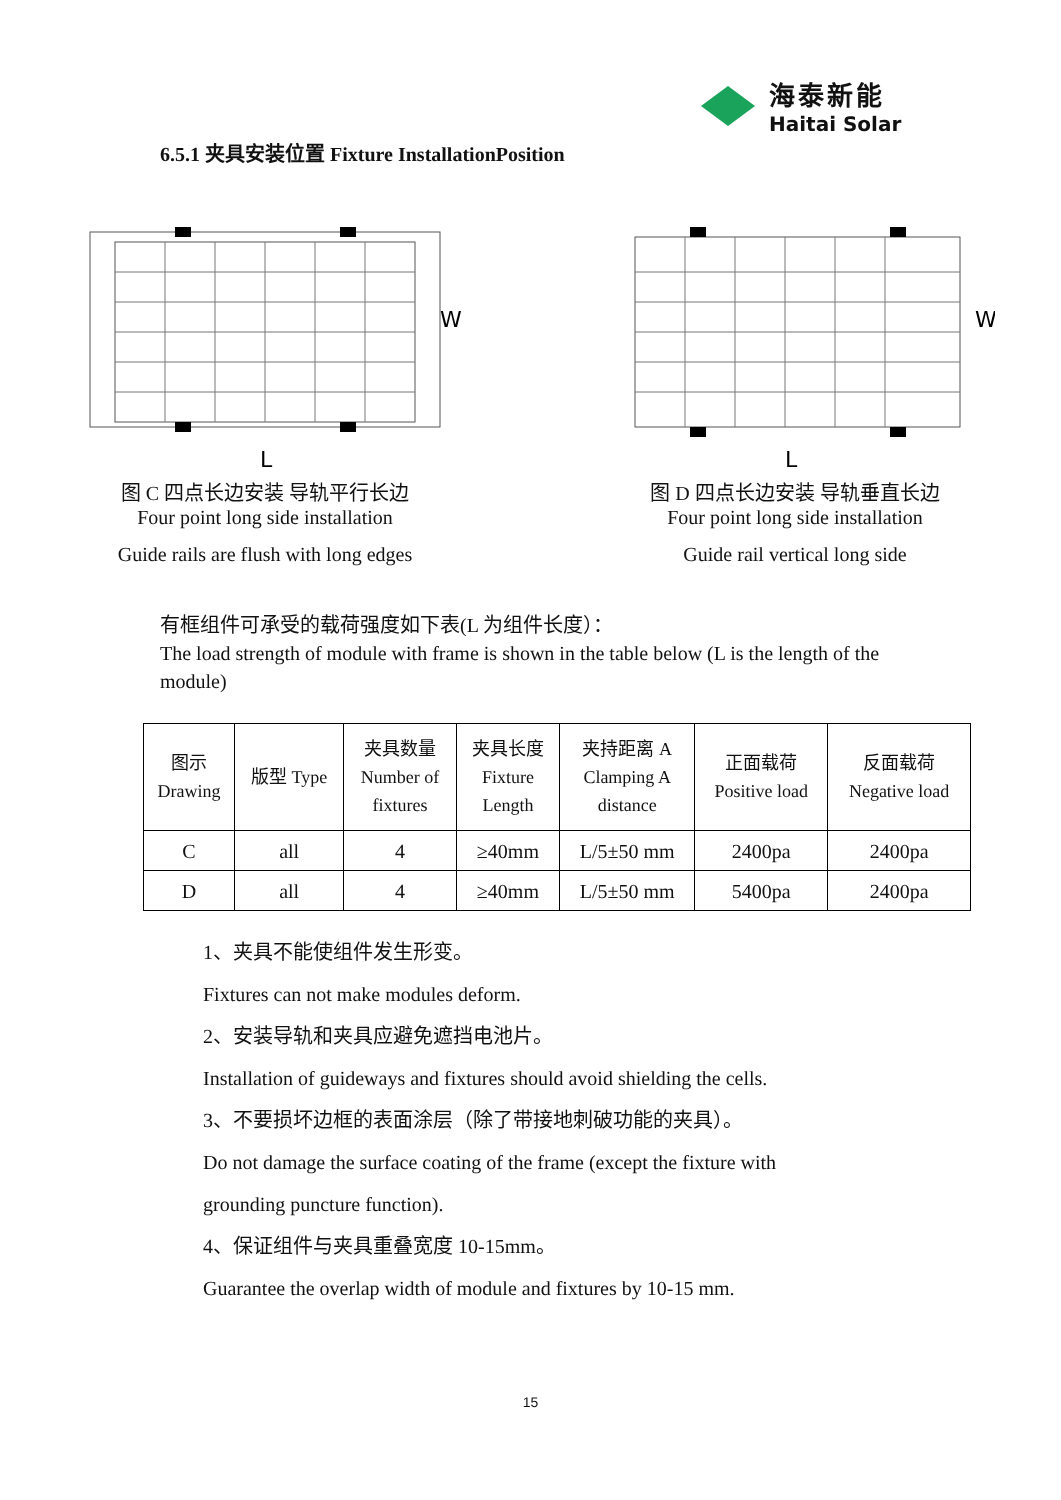海泰新能
Haitai Solar
6.5.1 夹具安装位置 Fixture InstallationPosition
W
L
图 C 四点长边安装 导轨平行长边
Four point long side installation
Guide rails are flush with long edges
W
L
图 D 四点长边安装 导轨垂直长边
Four point long side installation
Guide rail vertical long side
有框组件可承受的载荷强度如下表(L 为组件长度）：
The load strength of module with frame is shown in the table below (L is the length of the module)
| 图示 Drawing | 版型 Type | 夹具数量 Number of fixtures | 夹具长度 Fixture Length | 夹持距离 A Clamping A distance | 正面载荷 Positive load | 反面载荷 Negative load |
| --- | --- | --- | --- | --- | --- | --- |
| C | all | 4 | ≥40mm | L/5±50 mm | 2400pa | 2400pa |
| D | all | 4 | ≥40mm | L/5±50 mm | 5400pa | 2400pa |
1、夹具不能使组件发生形变。
Fixtures can not make modules deform.
2、安装导轨和夹具应避免遮挡电池片。
Installation of guideways and fixtures should avoid shielding the cells.
3、不要损坏边框的表面涂层（除了带接地刺破功能的夹具）。
Do not damage the surface coating of the frame (except the fixture with
grounding puncture function).
4、保证组件与夹具重叠宽度 10-15mm。
Guarantee the overlap width of module and fixtures by 10-15 mm.
15